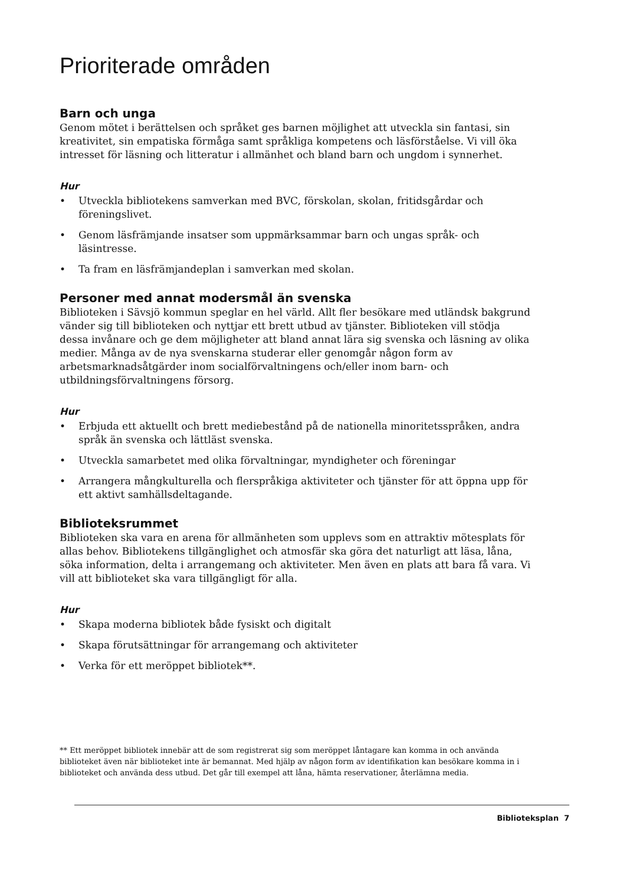Prioriterade områden
Barn och unga
Genom mötet i berättelsen och språket ges barnen möjlighet att utveckla sin fantasi, sin kreativitet, sin empatiska förmåga samt språkliga kompetens och läsförståelse. Vi vill öka intresset för läsning och litteratur i allmänhet och bland barn och ungdom i synnerhet.
Hur
• Utveckla bibliotekens samverkan med BVC, förskolan, skolan, fritidsgårdar och föreningslivet.
• Genom läsfrämjande insatser som uppmärksammar barn och ungas språk- och läsintresse.
• Ta fram en läsfrämjandeplan i samverkan med skolan.
Personer med annat modersmål än svenska
Biblioteken i Sävsjö kommun speglar en hel värld. Allt fler besökare med utländsk bakgrund vänder sig till biblioteken och nyttjar ett brett utbud av tjänster. Biblioteken vill stödja dessa invånare och ge dem möjligheter att bland annat lära sig svenska och läsning av olika medier. Många av de nya svenskarna studerar eller genomgår någon form av arbetsmarknadsåtgärder inom socialförvaltningens och/eller inom barn- och utbildningsförvaltningens försorg.
Hur
• Erbjuda ett aktuellt och brett mediebestånd på de nationella minoritetsspråken, andra språk än svenska och lättläst svenska.
• Utveckla samarbetet med olika förvaltningar, myndigheter och föreningar
• Arrangera mångkulturella och flerspråkiga aktiviteter och tjänster för att öppna upp för ett aktivt samhällsdeltagande.
Biblioteksrummet
Biblioteken ska vara en arena för allmänheten som upplevs som en attraktiv mötesplats för allas behov. Bibliotekens tillgänglighet och atmosfär ska göra det naturligt att läsa, låna, söka information, delta i arrangemang och aktiviteter. Men även en plats att bara få vara. Vi vill att biblioteket ska vara tillgängligt för alla.
Hur
• Skapa moderna bibliotek både fysiskt och digitalt
• Skapa förutsättningar för arrangemang och aktiviteter
• Verka för ett meröppet bibliotek**.
** Ett meröppet bibliotek innebär att de som registrerat sig som meröppet låntagare kan komma in och använda biblioteket även när biblioteket inte är bemannat. Med hjälp av någon form av identifikation kan besökare komma in i biblioteket och använda dess utbud. Det går till exempel att låna, hämta reservationer, återlämna media.
Biblioteksplan 7